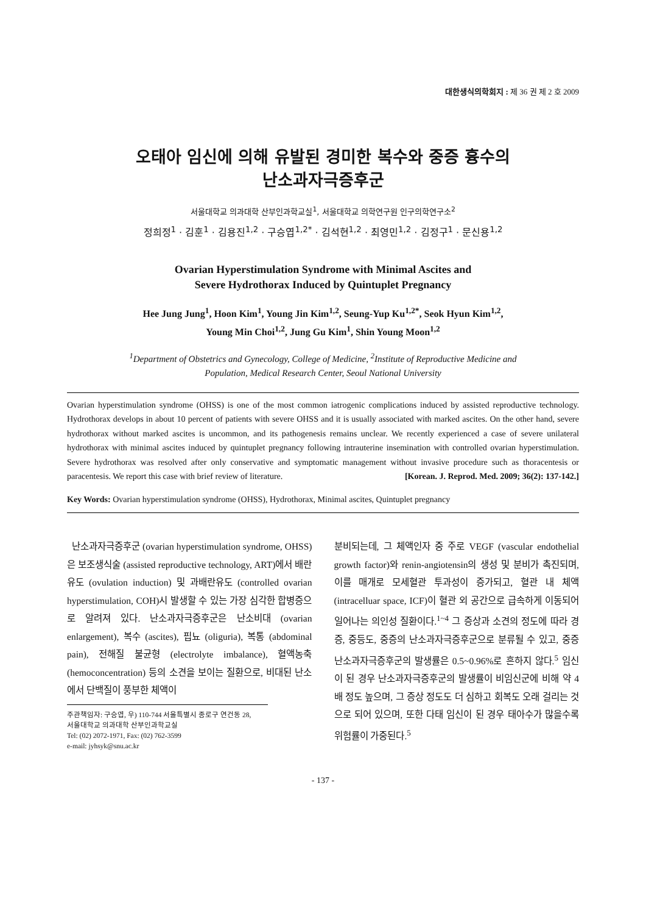대한생식의학회지 : 제 36 권 제 2 호 2009
오태아 임신에 의해 유발된 경미한 복수와 중증 흉수의
난소과자극증후군
서울대학교 의과대학 산부인과학교실<sup>1</sup>, 서울대학교 의학연구원 인구의학연구소<sup>2</sup>
정희정<sup>1</sup> · 김훈<sup>1</sup> · 김용진<sup>1,2</sup> · 구승엽<sup>1,2*</sup> · 김석현<sup>1,2</sup> · 최영민<sup>1,2</sup> · 김정구<sup>1</sup> · 문신용<sup>1,2</sup>
Ovarian Hyperstimulation Syndrome with Minimal Ascites and
Severe Hydrothorax Induced by Quintuplet Pregnancy
Hee Jung Jung<sup>1</sup>, Hoon Kim<sup>1</sup>, Young Jin Kim<sup>1,2</sup>, Seung-Yup Ku<sup>1,2*</sup>, Seok Hyun Kim<sup>1,2</sup>,
Young Min Choi<sup>1,2</sup>, Jung Gu Kim<sup>1</sup>, Shin Young Moon<sup>1,2</sup>
<sup>1</sup> Department of Obstetrics and Gynecology, College of Medicine, <sup>2</sup>Institute of Reproductive Medicine and
Population, Medical Research Center, Seoul National University
Ovarian hyperstimulation syndrome (OHSS) is one of the most common iatrogenic complications induced by assisted reproductive technology. Hydrothorax develops in about 10 percent of patients with severe OHSS and it is usually associated with marked ascites. On the other hand, severe hydrothorax without marked ascites is uncommon, and its pathogenesis remains unclear. We recently experienced a case of severe unilateral hydrothorax with minimal ascites induced by quintuplet pregnancy following intrauterine insemination with controlled ovarian hyperstimulation. Severe hydrothorax was resolved after only conservative and symptomatic management without invasive procedure such as thoracentesis or paracentesis. We report this case with brief review of literature. [Korean. J. Reprod. Med. 2009; 36(2): 137-142.]
Key Words: Ovarian hyperstimulation syndrome (OHSS), Hydrothorax, Minimal ascites, Quintuplet pregnancy
난소과자극증후군 (ovarian hyperstimulation syndrome, OHSS)은 보조생식술 (assisted reproductive technology, ART)에서 배란유도 (ovulation induction) 및 과배란유도 (controlled ovarian hyperstimulation, COH)시 발생할 수 있는 가장 심각한 합병증으로 알려져 있다. 난소과자극증후군은 난소비대 (ovarian enlargement), 복수 (ascites), 핍뇨 (oliguria), 복통 (abdominal pain), 전해질 불균형 (electrolyte imbalance), 혈액농축 (hemoconcentration) 등의 소견을 보이는 질환으로, 비대된 난소에서 단백질이 풍부한 체액이
주관책임자: 구승엽, 우) 110-744 서울특별시 종로구 연건동 28,
서울대학교 의과대학 산부인과학교실
Tel: (02) 2072-1971, Fax: (02) 762-3599
e-mail: jyhsyk@snu.ac.kr
분비되는데, 그 체액인자 중 주로 VEGF (vascular endothelial growth factor)와 renin-angiotensin의 생성 및 분비가 촉진되며, 이를 매개로 모세혈관 투과성이 증가되고, 혈관 내 체액 (intracelluar space, ICF)이 혈관 외 공간으로 급속하게 이동되어 일어나는 의인성 질환이다.<sup>1~4</sup> 그 증상과 소견의 정도에 따라 경증, 중등도, 중증의 난소과자극증후군으로 분류될 수 있고, 중증 난소과자극증후군의 발생률은 0.5~0.96%로 흔하지 않다.<sup>5</sup> 임신이 된 경우 난소과자극증후군의 발생률이 비임신군에 비해 약 4배 정도 높으며, 그 증상 정도도 더 심하고 회복도 오래 걸리는 것으로 되어 있으며, 또한 다태 임신이 된 경우 태아수가 많을수록 위험률이 가중된다.<sup>5</sup>
- 137 -